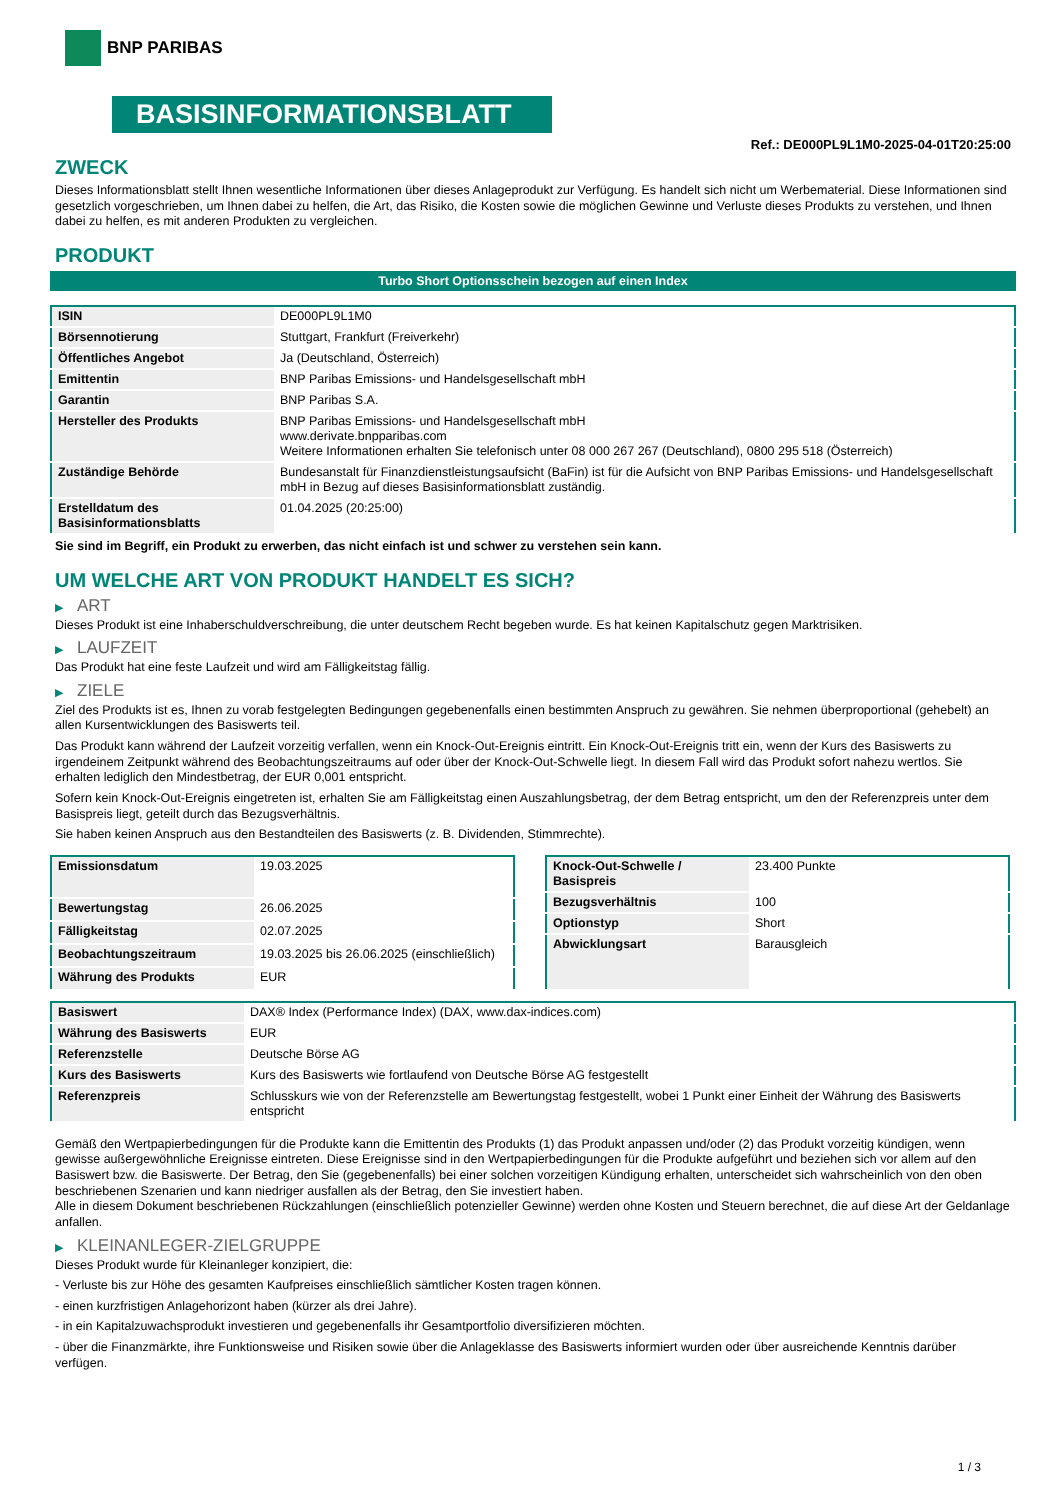BNP PARIBAS
BASISINFORMATIONSBLATT
Ref.: DE000PL9L1M0-2025-04-01T20:25:00
ZWECK
Dieses Informationsblatt stellt Ihnen wesentliche Informationen über dieses Anlageprodukt zur Verfügung. Es handelt sich nicht um Werbematerial. Diese Informationen sind gesetzlich vorgeschrieben, um Ihnen dabei zu helfen, die Art, das Risiko, die Kosten sowie die möglichen Gewinne und Verluste dieses Produkts zu verstehen, und Ihnen dabei zu helfen, es mit anderen Produkten zu vergleichen.
PRODUKT
Turbo Short Optionsschein bezogen auf einen Index
| ISIN | DE000PL9L1M0 |
| Börsennotierung | Stuttgart, Frankfurt (Freiverkehr) |
| Öffentliches Angebot | Ja (Deutschland, Österreich) |
| Emittentin | BNP Paribas Emissions- und Handelsgesellschaft mbH |
| Garantin | BNP Paribas S.A. |
| Hersteller des Produkts | BNP Paribas Emissions- und Handelsgesellschaft mbH www.derivate.bnpparibas.com Weitere Informationen erhalten Sie telefonisch unter 08 000 267 267 (Deutschland), 0800 295 518 (Österreich) |
| Zuständige Behörde | Bundesanstalt für Finanzdienstleistungsaufsicht (BaFin) ist für die Aufsicht von BNP Paribas Emissions- und Handelsgesellschaft mbH in Bezug auf dieses Basisinformationsblatt zuständig. |
| Erstelldatum des Basisinformationsblatts | 01.04.2025 (20:25:00) |
Sie sind im Begriff, ein Produkt zu erwerben, das nicht einfach ist und schwer zu verstehen sein kann.
UM WELCHE ART VON PRODUKT HANDELT ES SICH?
▶ ART
Dieses Produkt ist eine Inhaberschuldverschreibung, die unter deutschem Recht begeben wurde. Es hat keinen Kapitalschutz gegen Marktrisiken.
▶ LAUFZEIT
Das Produkt hat eine feste Laufzeit und wird am Fälligkeitstag fällig.
▶ ZIELE
Ziel des Produkts ist es, Ihnen zu vorab festgelegten Bedingungen gegebenenfalls einen bestimmten Anspruch zu gewähren. Sie nehmen überproportional (gehebelt) an allen Kursentwicklungen des Basiswerts teil.
Das Produkt kann während der Laufzeit vorzeitig verfallen, wenn ein Knock-Out-Ereignis eintritt. Ein Knock-Out-Ereignis tritt ein, wenn der Kurs des Basiswerts zu irgendeinem Zeitpunkt während des Beobachtungszeitraums auf oder über der Knock-Out-Schwelle liegt. In diesem Fall wird das Produkt sofort nahezu wertlos. Sie erhalten lediglich den Mindestbetrag, der EUR 0,001 entspricht.
Sofern kein Knock-Out-Ereignis eingetreten ist, erhalten Sie am Fälligkeitstag einen Auszahlungsbetrag, der dem Betrag entspricht, um den der Referenzpreis unter dem Basispreis liegt, geteilt durch das Bezugsverhältnis.
Sie haben keinen Anspruch aus den Bestandteilen des Basiswerts (z. B. Dividenden, Stimmrechte).
| Emissionsdatum | 19.03.2025 |
| Bewertungstag | 26.06.2025 |
| Fälligkeitstag | 02.07.2025 |
| Beobachtungszeitraum | 19.03.2025 bis 26.06.2025 (einschließlich) |
| Währung des Produkts | EUR |
| Knock-Out-Schwelle / Basispreis | 23.400 Punkte |
| Bezugsverhältnis | 100 |
| Optionstyp | Short |
| Abwicklungsart | Barausgleich |
| Basiswert | DAX® Index (Performance Index) (DAX, www.dax-indices.com) |
| Währung des Basiswerts | EUR |
| Referenzstelle | Deutsche Börse AG |
| Kurs des Basiswerts | Kurs des Basiswerts wie fortlaufend von Deutsche Börse AG festgestellt |
| Referenzpreis | Schlusskurs wie von der Referenzstelle am Bewertungstag festgestellt, wobei 1 Punkt einer Einheit der Währung des Basiswerts entspricht |
Gemäß den Wertpapierbedingungen für die Produkte kann die Emittentin des Produkts (1) das Produkt anpassen und/oder (2) das Produkt vorzeitig kündigen, wenn gewisse außergewöhnliche Ereignisse eintreten. Diese Ereignisse sind in den Wertpapierbedingungen für die Produkte aufgeführt und beziehen sich vor allem auf den Basiswert bzw. die Basiswerte. Der Betrag, den Sie (gegebenenfalls) bei einer solchen vorzeitigen Kündigung erhalten, unterscheidet sich wahrscheinlich von den oben beschriebenen Szenarien und kann niedriger ausfallen als der Betrag, den Sie investiert haben.
Alle in diesem Dokument beschriebenen Rückzahlungen (einschließlich potenzieller Gewinne) werden ohne Kosten und Steuern berechnet, die auf diese Art der Geldanlage anfallen.
▶ KLEINANLEGER-ZIELGRUPPE
Dieses Produkt wurde für Kleinanleger konzipiert, die:
- Verluste bis zur Höhe des gesamten Kaufpreises einschließlich sämtlicher Kosten tragen können.
- einen kurzfristigen Anlagehorizont haben (kürzer als drei Jahre).
- in ein Kapitalzuwachsprodukt investieren und gegebenenfalls ihr Gesamtportfolio diversifizieren möchten.
- über die Finanzmärkte, ihre Funktionsweise und Risiken sowie über die Anlageklasse des Basiswerts informiert wurden oder über ausreichende Kenntnis darüber verfügen.
1 / 3